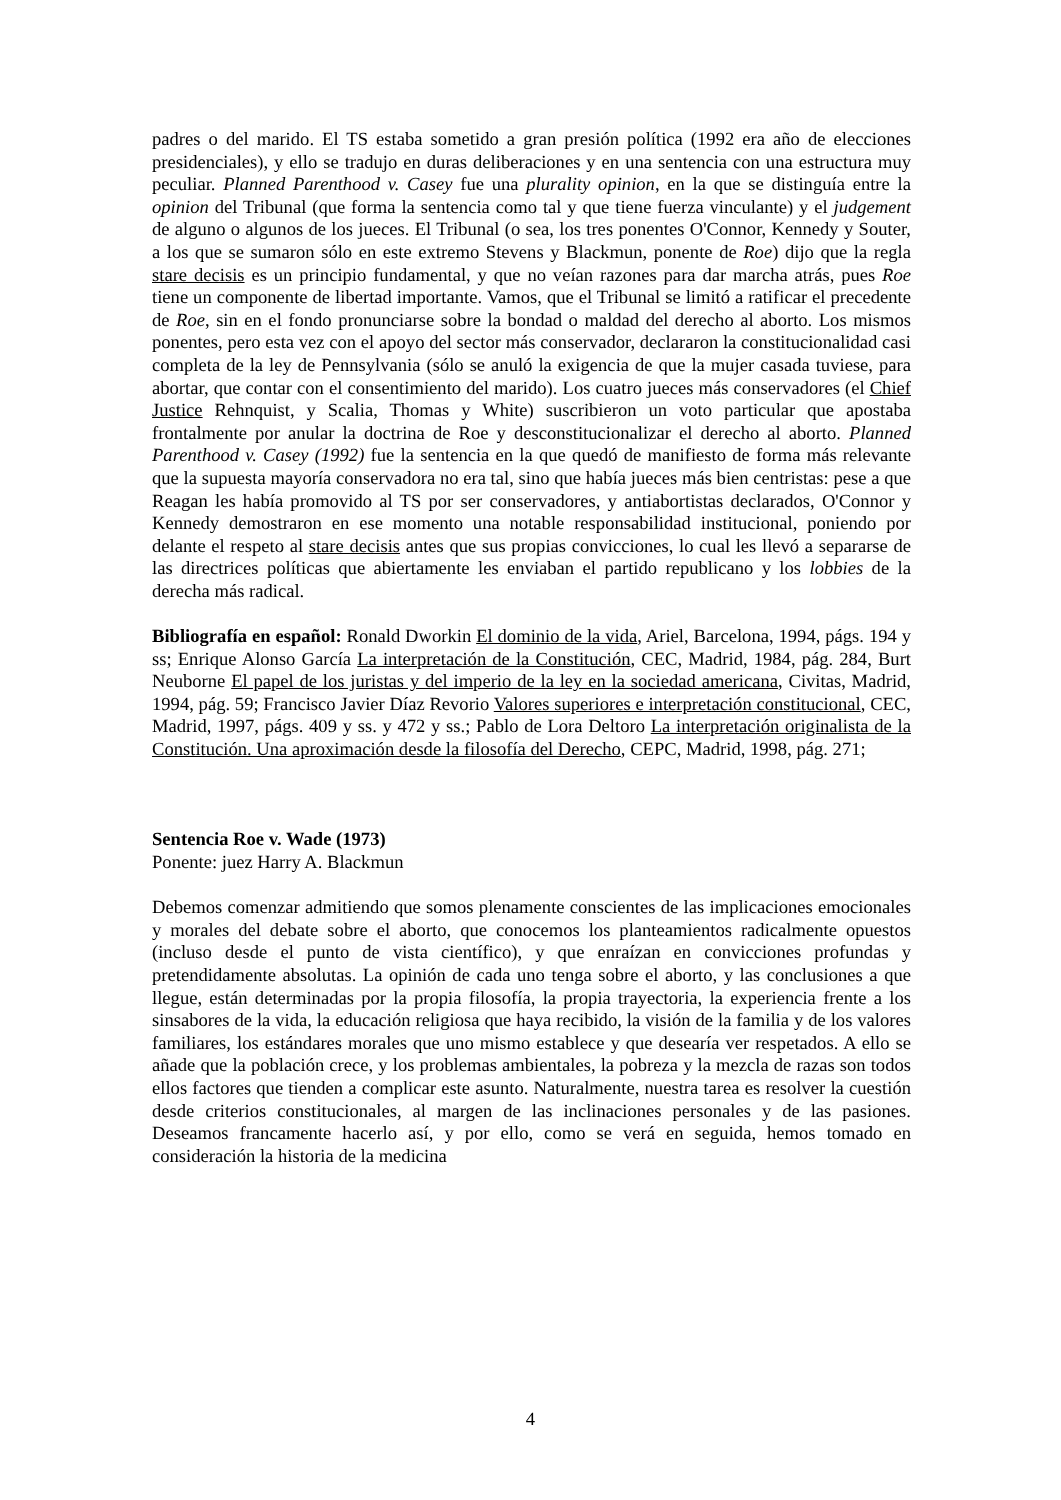padres o del marido. El TS estaba sometido a gran presión política (1992 era año de elecciones presidenciales), y ello se tradujo en duras deliberaciones y en una sentencia con una estructura muy peculiar. Planned Parenthood v. Casey fue una plurality opinion, en la que se distinguía entre la opinion del Tribunal (que forma la sentencia como tal y que tiene fuerza vinculante) y el judgement de alguno o algunos de los jueces. El Tribunal (o sea, los tres ponentes O'Connor, Kennedy y Souter, a los que se sumaron sólo en este extremo Stevens y Blackmun, ponente de Roe) dijo que la regla stare decisis es un principio fundamental, y que no veían razones para dar marcha atrás, pues Roe tiene un componente de libertad importante. Vamos, que el Tribunal se limitó a ratificar el precedente de Roe, sin en el fondo pronunciarse sobre la bondad o maldad del derecho al aborto. Los mismos ponentes, pero esta vez con el apoyo del sector más conservador, declararon la constitucionalidad casi completa de la ley de Pennsylvania (sólo se anuló la exigencia de que la mujer casada tuviese, para abortar, que contar con el consentimiento del marido). Los cuatro jueces más conservadores (el Chief Justice Rehnquist, y Scalia, Thomas y White) suscribieron un voto particular que apostaba frontalmente por anular la doctrina de Roe y desconstitucionalizar el derecho al aborto. Planned Parenthood v. Casey (1992) fue la sentencia en la que quedó de manifiesto de forma más relevante que la supuesta mayoría conservadora no era tal, sino que había jueces más bien centristas: pese a que Reagan les había promovido al TS por ser conservadores, y antiabortistas declarados, O'Connor y Kennedy demostraron en ese momento una notable responsabilidad institucional, poniendo por delante el respeto al stare decisis antes que sus propias convicciones, lo cual les llevó a separarse de las directrices políticas que abiertamente les enviaban el partido republicano y los lobbies de la derecha más radical.
Bibliografía en español: Ronald Dworkin El dominio de la vida, Ariel, Barcelona, 1994, págs. 194 y ss; Enrique Alonso García La interpretación de la Constitución, CEC, Madrid, 1984, pág. 284, Burt Neuborne El papel de los juristas y del imperio de la ley en la sociedad americana, Civitas, Madrid, 1994, pág. 59; Francisco Javier Díaz Revorio Valores superiores e interpretación constitucional, CEC, Madrid, 1997, págs. 409 y ss. y 472 y ss.; Pablo de Lora Deltoro La interpretación originalista de la Constitución. Una aproximación desde la filosofía del Derecho, CEPC, Madrid, 1998, pág. 271;
Sentencia Roe v. Wade (1973)
Ponente: juez Harry A. Blackmun
Debemos comenzar admitiendo que somos plenamente conscientes de las implicaciones emocionales y morales del debate sobre el aborto, que conocemos los planteamientos radicalmente opuestos (incluso desde el punto de vista científico), y que enraízan en convicciones profundas y pretendidamente absolutas. La opinión de cada uno tenga sobre el aborto, y las conclusiones a que llegue, están determinadas por la propia filosofía, la propia trayectoria, la experiencia frente a los sinsabores de la vida, la educación religiosa que haya recibido, la visión de la familia y de los valores familiares, los estándares morales que uno mismo establece y que desearía ver respetados. A ello se añade que la población crece, y los problemas ambientales, la pobreza y la mezcla de razas son todos ellos factores que tienden a complicar este asunto. Naturalmente, nuestra tarea es resolver la cuestión desde criterios constitucionales, al margen de las inclinaciones personales y de las pasiones. Deseamos francamente hacerlo así, y por ello, como se verá en seguida, hemos tomado en consideración la historia de la medicina
4